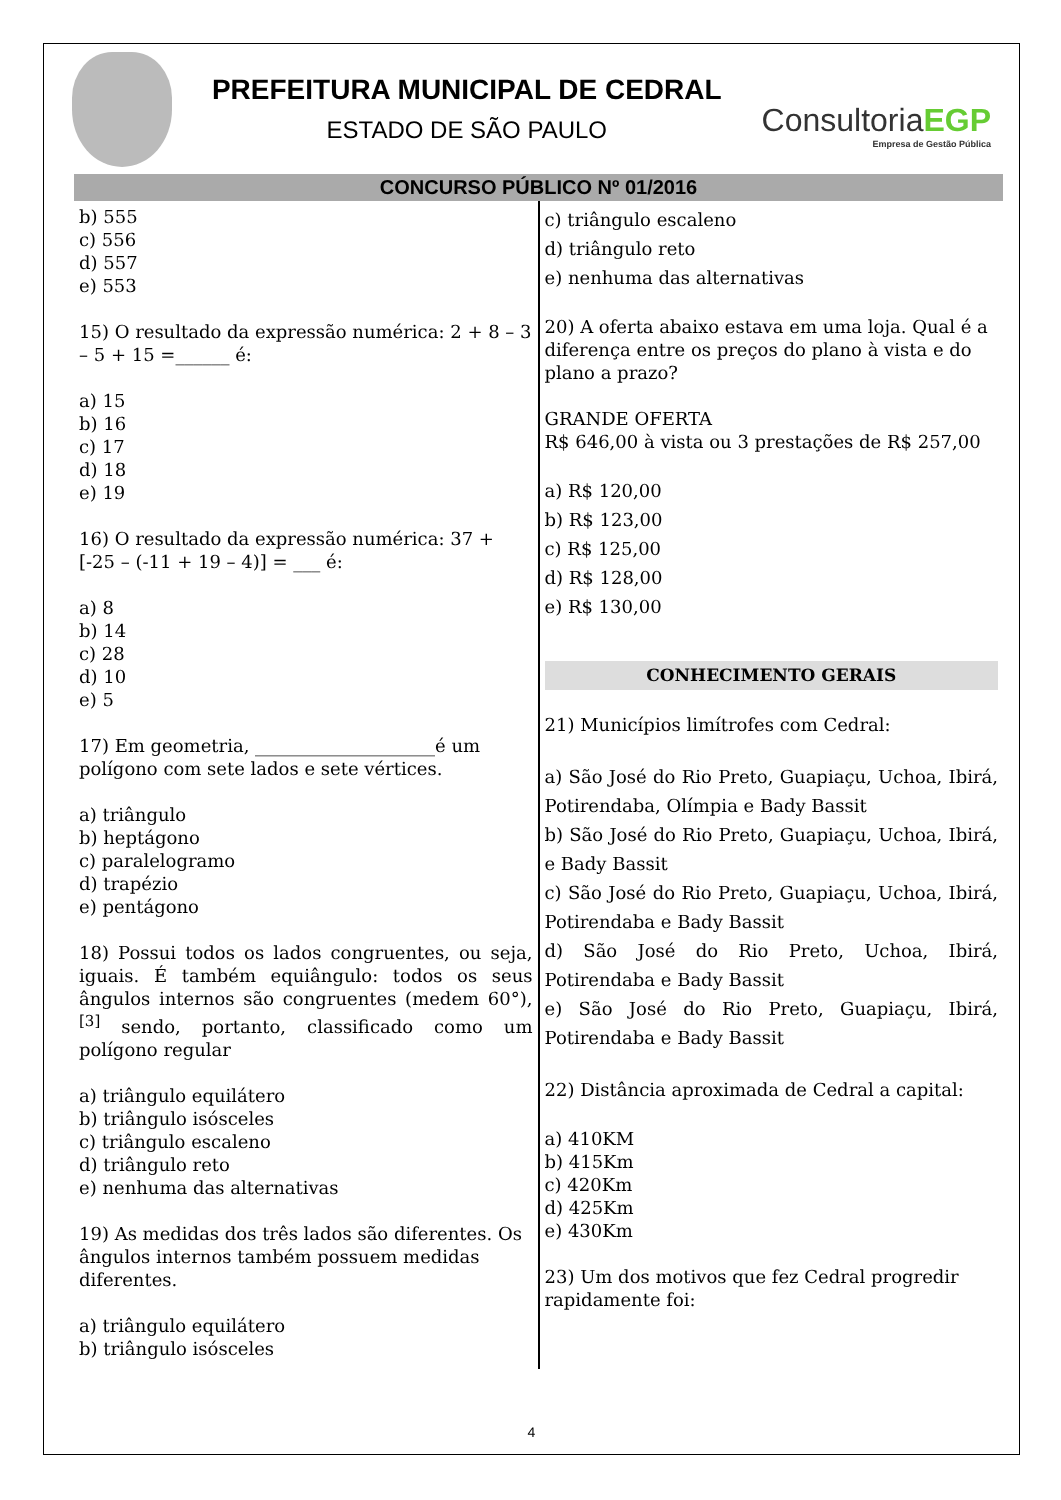PREFEITURA MUNICIPAL DE CEDRAL
ESTADO DE SÃO PAULO
ConsultoriaEGP
Empresa de Gestão Pública
CONCURSO PÚBLICO Nº 01/2016
b) 555
c) 556
d) 557
e) 553
15) O resultado da expressão numérica: 2 + 8 – 3 – 5 + 15 =______ é:
a) 15
b) 16
c) 17
d) 18
e) 19
16) O resultado da expressão numérica: 37 + [-25 – (-11 + 19 – 4)] = ___ é:
a) 8
b) 14
c) 28
d) 10
e) 5
17) Em geometria, ____________________é um polígono com sete lados e sete vértices.
a) triângulo
b) heptágono
c) paralelogramo
d) trapézio
e) pentágono
18) Possui todos os lados congruentes, ou seja, iguais. É também equiângulo: todos os seus ângulos internos são congruentes (medem 60°),<sup>[3]</sup> sendo, portanto, classificado como um polígono regular
a) triângulo equilátero
b) triângulo isósceles
c) triângulo escaleno
d) triângulo reto
e) nenhuma das alternativas
19) As medidas dos três lados são diferentes. Os ângulos internos também possuem medidas diferentes.
a) triângulo equilátero
b) triângulo isósceles
c) triângulo escaleno
d) triângulo reto
e) nenhuma das alternativas
20) A oferta abaixo estava em uma loja. Qual é a diferença entre os preços do plano à vista e do plano a prazo?
GRANDE OFERTA
R$ 646,00 à vista ou 3 prestações de R$ 257,00
a) R$ 120,00
b) R$ 123,00
c) R$ 125,00
d) R$ 128,00
e) R$ 130,00
CONHECIMENTO GERAIS
21) Municípios limítrofes com Cedral:
a) São José do Rio Preto, Guapiaçu, Uchoa, Ibirá, Potirendaba, Olímpia e Bady Bassit
b) São José do Rio Preto, Guapiaçu, Uchoa, Ibirá, e Bady Bassit
c) São José do Rio Preto, Guapiaçu, Uchoa, Ibirá, Potirendaba e Bady Bassit
d) São José do Rio Preto, Uchoa, Ibirá, Potirendaba e Bady Bassit
e) São José do Rio Preto, Guapiaçu, Ibirá, Potirendaba e Bady Bassit
22) Distância aproximada de Cedral a capital:
a) 410KM
b) 415Km
c) 420Km
d) 425Km
e) 430Km
23) Um dos motivos que fez Cedral progredir rapidamente foi:
4